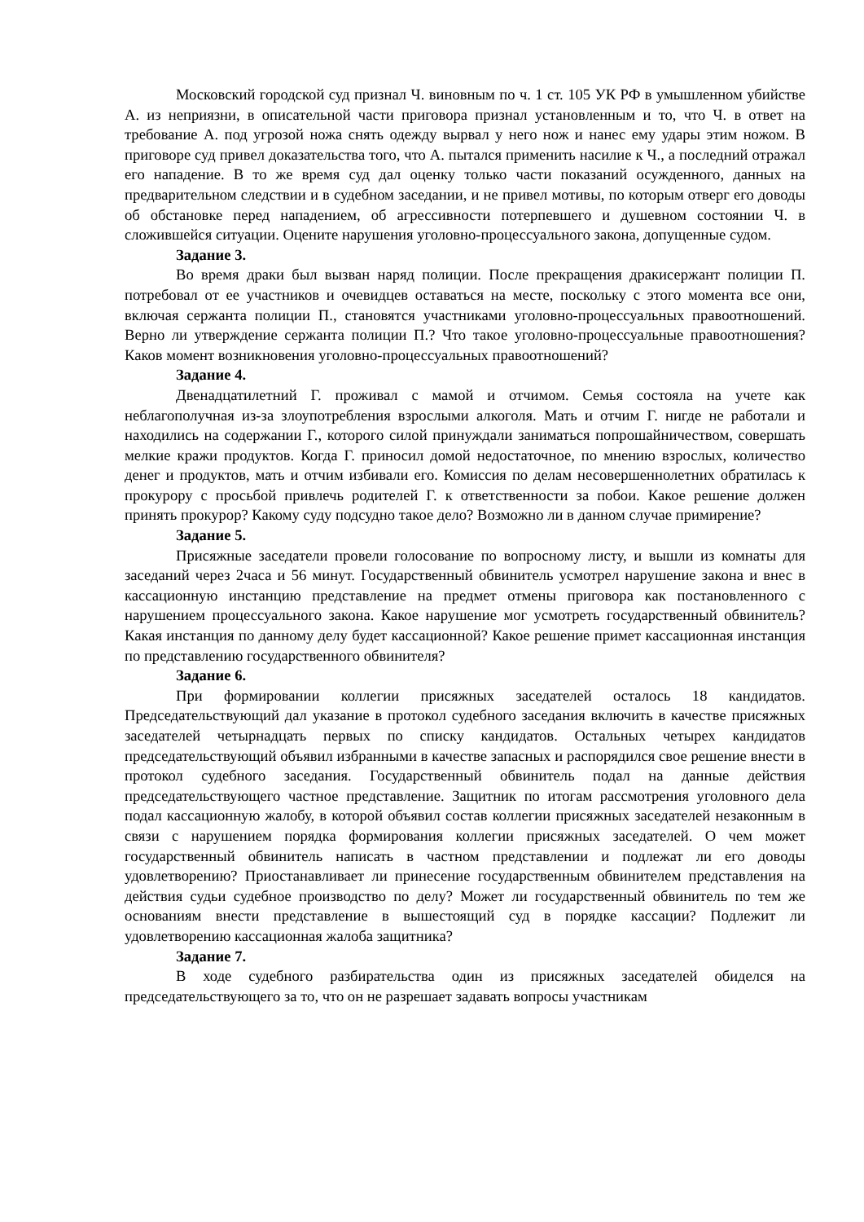Московский городской суд признал Ч. виновным по ч. 1 ст. 105 УК РФ в умышленном убийстве А. из неприязни, в описательной части приговора признал установленным и то, что Ч. в ответ на требование А. под угрозой ножа снять одежду вырвал у него нож и нанес ему удары этим ножом. В приговоре суд привел доказательства того, что А. пытался применить насилие к Ч., а последний отражал его нападение. В то же время суд дал оценку только части показаний осужденного, данных на предварительном следствии и в судебном заседании, и не привел мотивы, по которым отверг его доводы об обстановке перед нападением, об агрессивности потерпевшего и душевном состоянии Ч. в сложившейся ситуации. Оцените нарушения уголовно-процессуального закона, допущенные судом.
Задание 3.
Во время драки был вызван наряд полиции. После прекращения дракисержант полиции П. потребовал от ее участников и очевидцев оставаться на месте, поскольку с этого момента все они, включая сержанта полиции П., становятся участниками уголовно-процессуальных правоотношений. Верно ли утверждение сержанта полиции П.? Что такое уголовно-процессуальные правоотношения? Каков момент возникновения уголовно-процессуальных правоотношений?
Задание 4.
Двенадцатилетний Г. проживал с мамой и отчимом. Семья состояла на учете как неблагополучная из-за злоупотребления взрослыми алкоголя. Мать и отчим Г. нигде не работали и находились на содержании Г., которого силой принуждали заниматься попрошайничеством, совершать мелкие кражи продуктов. Когда Г. приносил домой недостаточное, по мнению взрослых, количество денег и продуктов, мать и отчим избивали его. Комиссия по делам несовершеннолетних обратилась к прокурору с просьбой привлечь родителей Г. к ответственности за побои. Какое решение должен принять прокурор? Какому суду подсудно такое дело? Возможно ли в данном случае примирение?
Задание 5.
Присяжные заседатели провели голосование по вопросному листу, и вышли из комнаты для заседаний через 2часа и 56 минут. Государственный обвинитель усмотрел нарушение закона и внес в кассационную инстанцию представление на предмет отмены приговора как постановленного с нарушением процессуального закона. Какое нарушение мог усмотреть государственный обвинитель? Какая инстанция по данному делу будет кассационной? Какое решение примет кассационная инстанция по представлению государственного обвинителя?
Задание 6.
При формировании коллегии присяжных заседателей осталось 18 кандидатов. Председательствующий дал указание в протокол судебного заседания включить в качестве присяжных заседателей четырнадцать первых по списку кандидатов. Остальных четырех кандидатов председательствующий объявил избранными в качестве запасных и распорядился свое решение внести в протокол судебного заседания. Государственный обвинитель подал на данные действия председательствующего частное представление. Защитник по итогам рассмотрения уголовного дела подал кассационную жалобу, в которой объявил состав коллегии присяжных заседателей незаконным в связи с нарушением порядка формирования коллегии присяжных заседателей. О чем может государственный обвинитель написать в частном представлении и подлежат ли его доводы удовлетворению? Приостанавливает ли принесение государственным обвинителем представления на действия судьи судебное производство по делу? Может ли государственный обвинитель по тем же основаниям внести представление в вышестоящий суд в порядке кассации? Подлежит ли удовлетворению кассационная жалоба защитника?
Задание 7.
В ходе судебного разбирательства один из присяжных заседателей обиделся на председательствующего за то, что он не разрешает задавать вопросы участникам